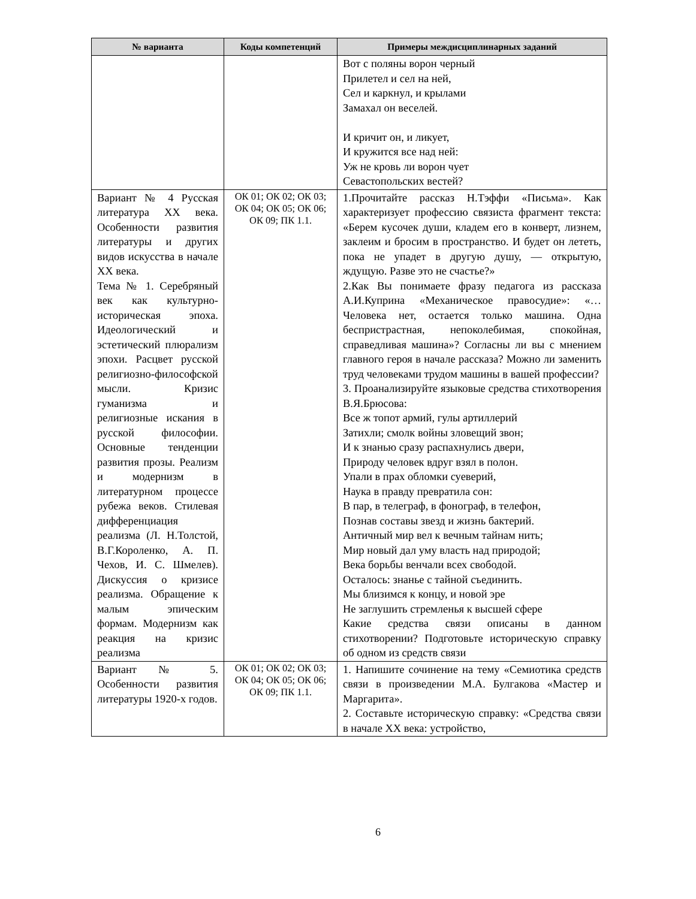| № варианта | Коды компетенций | Примеры междисциплинарных заданий |
| --- | --- | --- |
| | | Вот с поляны ворон черный Прилетел и сел на ней, Сел и каркнул, и крылами Замахал он веселей. И кричит он, и ликует, И кружится все над ней: Уж не кровь ли ворон чует Севастопольских вестей? |
| Вариант № 4 Русская литература XX века. Особенности развития литературы и других видов искусства в начале XX века. Тема № 1. Серебряный век как культурно-историческая эпоха. Идеологический и эстетический плюрализм эпохи. Расцвет русской религиозно-философской мысли. Кризис гуманизма и религиозные искания в русской философии. Основные тенденции развития прозы. Реализм и модернизм в литературном процессе рубежа веков. Стилевая дифференциация реализма (Л. Н.Толстой, В.Г.Короленко, А. П. Чехов, И. С. Шмелев). Дискуссия о кризисе реализма. Обращение к малым эпическим формам. Модернизм как реакция на кризис реализма | ОК 01; ОК 02; ОК 03; ОК 04; ОК 05; ОК 06; ОК 09; ПК 1.1. | 1.Прочитайте рассказ Н.Тэффи «Письма». Как характеризует профессию связиста фрагмент текста: «Берем кусочек души, кладем его в конверт, лизнем, заклеим и бросим в пространство. И будет он лететь, пока не упадет в другую душу, — открытую, ждущую. Разве это не счастье?» 2.Как Вы понимаете фразу педагога из рассказа А.И.Куприна «Механическое правосудие»: «…Человека нет, остается только машина. Одна беспристрастная, непоколебимая, спокойная, справедливая машина»? Согласны ли вы с мнением главного героя в начале рассказа? Можно ли заменить труд человеками трудом машины в вашей профессии? 3. Проанализируйте языковые средства стихотворения В.Я.Брюсова: Все ж топот армий, гулы артиллерий Затихли; смолк войны зловещий звон; И к знанью сразу распахнулись двери, Природу человек вдруг взял в полон. Упали в прах обломки суеверий, Наука в правду превратила сон: В пар, в телеграф, в фонограф, в телефон, Познав составы звезд и жизнь бактерий. Античный мир вел к вечным тайнам нить; Мир новый дал уму власть над природой; Века борьбы венчали всех свободой. Осталось: знанье с тайной съединить. Мы близимся к концу, и новой эре Не заглушить стремленья к высшей сфере Какие средства связи описаны в данном стихотворении? Подготовьте историческую справку об одном из средств связи |
| Вариант № 5. Особенности развития литературы 1920-х годов. | ОК 01; ОК 02; ОК 03; ОК 04; ОК 05; ОК 06; ОК 09; ПК 1.1. | 1. Напишите сочинение на тему «Семиотика средств связи в произведении М.А. Булгакова «Мастер и Маргарита». 2. Составьте историческую справку: «Средства связи в начале XX века: устройство, |
6